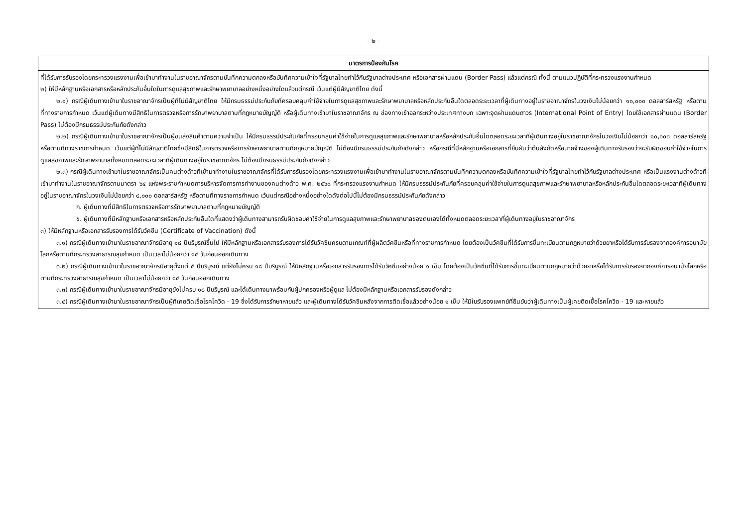- ๒ -
| มาตรการป้องกันโรค |
| --- |
| ที่ได้รับการรับรองโดยกระทรวงแรงงานเพื่อเข้ามาทำงานในราชอาณาจักรตามบันทึกความตกลงหรือบันทึกความเข้าใจที่รัฐบาลไทยทำไว้กับรัฐบาลต่างประเทศ หรือเอกสารผ่านแดน (Border Pass) แล้วแต่กรณี ทั้งนี้ ตามแนวปฏิบัติที่กระทรวงแรงงานกำหนด ๒) ให้มีหลักฐานหรือเอกสารหรือหลักประกันอื่นใดในการดูแลสุขภาพและรักษาพยาบาลอย่างหนึ่งอย่างใดแล้วแต่กรณี เว้นแต่ผู้มีสัญชาติไทย ดังนี้ ๒.๑) กรณีผู้เดินทางเข้ามาในราชอาณาจักรเป็นผู้ที่ไม่มีสัญชาติไทย ให้มีกรมธรรม์ประกันภัยที่ครอบคลุมค่าใช้จ่ายในการดูแลสุขภาพและรักษาพยาบาลหรือหลักประกันอื่นใดตลอดระยะเวลาที่ผู้เดินทางอยู่ในราชอาณาจักรในวงเงินไม่น้อยกว่า ๑๐,๐๐๐ ดอลลาร์สหรัฐ หรือตามที่ทางราชการกำหนด เว้นแต่ผู้เดินทางมีสิทธิในการตรวจหรือการรักษาพยาบาลตามที่กฎหมายบัญญัติ หรือผู้เดินทางเข้ามาในราชอาณาจักร ณ ช่องทางเข้าออกระหว่างประเทศทางบก เฉพาะจุดผ่านแดนถาวร (International Point of Entry) โดยใช้เอกสารผ่านแดน (Border Pass) ไม่ต้องมีกรมธรรม์ประกันภัยดังกล่าว ๒.๒) กรณีผู้เดินทางเข้ามาในราชอาณาจักรเป็นผู้ขนส่งสินค้าตามความจำเป็น ให้มีกรมธรรม์ประกันภัยที่ครอบคลุมค่าใช้จ่ายในการดูแลสุขภาพและรักษาพยาบาลหรือหลักประกันอื่นใดตลอดระยะเวลาที่ผู้เดินทางอยู่ในราชอาณาจักรในวงเงินไม่น้อยกว่า ๑๐,๐๐๐ ดอลลาร์สหรัฐ หรือตามที่ทางราชการกำหนด เว้นแต่ผู้ที่ไม่มีสัญชาติไทยซึ่งมีสิทธิในการตรวจหรือการรักษาพยาบาลตามที่กฎหมายบัญญัติ ไม่ต้องมีกรมธรรม์ประกันภัยดังกล่าว หรือกรณีที่มีหลักฐานหรือเอกสารที่ยืนยันว่าต้นสังกัดหรือนายจ้างของผู้เดินทางรับรองว่าจะรับผิดชอบค่าใช้จ่ายในการดูแลสุขภาพและรักษาพยาบาลทั้งหมดตลอดระยะเวลาที่ผู้เดินทางอยู่ในราชอาณาจักร ไม่ต้องมีกรมธรรม์ประกันภัยดังกล่าว ๒.๓) กรณีผู้เดินทางเข้ามาในราชอาณาจักรเป็นคนต่างด้าวที่เข้ามาทำงานในราชอาณาจักรที่ได้รับการรับรองโดยกระทรวงแรงงานเพื่อเข้ามาทำงานในราชอาณาจักรตามบันทึกความตกลงหรือบันทึกความเข้าใจที่รัฐบาลไทยทำไว้กับรัฐบาลต่างประเทศ หรือเป็นแรงงานต่างด้าวที่เข้ามาทำงานในราชอาณาจักรตามมาตรา ๖๔ แห่งพระราชกำหนดการบริหารจัดการการทำงานของคนต่างด้าว พ.ศ. ๒๕๖๐ ที่กระทรวงแรงงานกำหนด ให้มีกรมธรรม์ประกันภัยที่ครอบคลุมค่าใช้จ่ายในการดูแลสุขภาพและรักษาพยาบาลหรือหลักประกันอื่นใดตลอดระยะเวลาที่ผู้เดินทางอยู่ในราชอาณาจักรในวงเงินไม่น้อยกว่า ๔,๐๐๐ ดอลลาร์สหรัฐ หรือตามที่ทางราชการกำหนด เว้นแต่กรณีอย่างหนึ่งอย่างใดดังต่อไปนี้ไม่ต้องมีกรมธรรม์ประกันภัยดังกล่าว ก. ผู้เดินทางที่มีสิทธิในการตรวจหรือการรักษาพยาบาลตามที่กฎหมายบัญญัติ ข. ผู้เดินทางที่มีหลักฐานหรือเอกสารหรือหลักประกันอื่นใดที่แสดงว่าผู้เดินทางสามารถรับผิดชอบค่าใช้จ่ายในการดูแลสุขภาพและรักษาพยาบาลของตนเองได้ทั้งหมดตลอดระยะเวลาที่ผู้เดินทางอยู่ในราชอาณาจักร ๓) ให้มีหลักฐานหรือเอกสารรับรองการได้รับวัคซีน (Certificate of Vaccination) ดังนี้ ๓.๑) กรณีผู้เดินทางเข้ามาในราชอาณาจักรมีอายุ ๑๘ ปีบริบูรณ์ขึ้นไป ให้มีหลักฐานหรือเอกสารรับรองการได้รับวัคซีนครบตามเกณฑ์ที่ผู้ผลิตวัคซีนหรือที่ทางราชการกำหนด โดยต้องเป็นวัคซีนที่ได้รับการขึ้นทะเบียนตามกฎหมายว่าด้วยยาหรือได้รับการรับรองจากองค์การอนามัยโลกหรือตามที่กระทรวงสาธารณสุขกำหนด เป็นเวลาไม่น้อยกว่า ๑๔ วันก่อนออกเดินทาง ๓.๒) กรณีผู้เดินทางเข้ามาในราชอาณาจักรมีอายุตั้งแต่ ๕ ปีบริบูรณ์ แต่ยังไม่ครบ ๑๘ ปีบริบูรณ์ ให้มีหลักฐานหรือเอกสารรับรองการได้รับวัคซีนอย่างน้อย ๑ เข็ม โดยต้องเป็นวัคซีนที่ได้รับการขึ้นทะเบียนตามกฎหมายว่าด้วยยาหรือได้รับการรับรองจากองค์การอนามัยโลกหรือตามที่กระทรวงสาธารณสุขกำหนด เป็นเวลาไม่น้อยกว่า ๑๔ วันก่อนออกเดินทาง ๓.๓) กรณีผู้เดินทางเข้ามาในราชอาณาจักรมีอายุยังไม่ครบ ๑๘ ปีบริบูรณ์ และได้เดินทางมาพร้อมกับผู้ปกครองหรือผู้ดูแล ไม่ต้องมีหลักฐานหรือเอกสารรับรองดังกล่าว ๓.๔) กรณีผู้เดินทางเข้ามาในราชอาณาจักรเป็นผู้ที่เคยติดเชื้อโรคโควิด - 19 ซึ่งได้รับการรักษาหายแล้ว และผู้เดินทางได้รับวัคซีนหลังจากการติดเชื้อแล้วอย่างน้อย ๑ เข็ม ให้มีใบรับรองแพทย์ที่ยืนยันว่าผู้เดินทางเป็นผู้เคยติดเชื้อโรคโควิด - 19 และหายแล้ว |